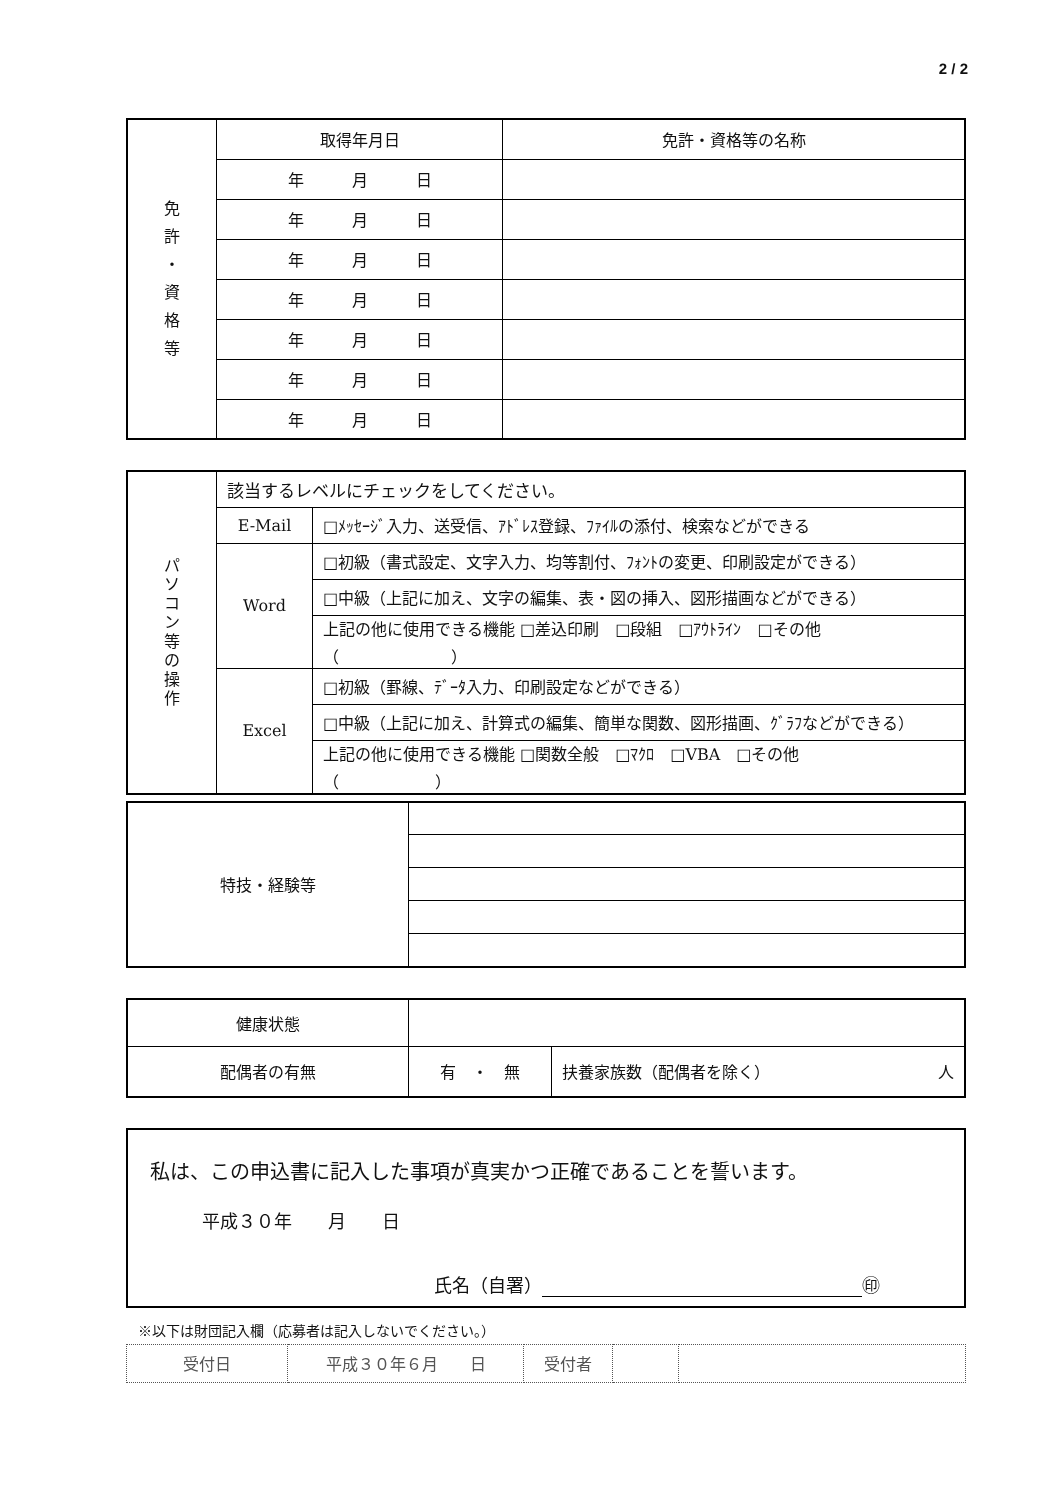2 / 2
| 免 許 ・ 資 格 等 | 取得年月日 | 免許・資格等の名称 |
| | 年 月 日 | |
| | 年 月 日 | |
| | 年 月 日 | |
| | 年 月 日 | |
| | 年 月 日 | |
| | 年 月 日 | |
| | 年 月 日 | |
| パ ソ コ ン 等 の 操 作 | 該当するレベルにチェックをしてください。 | |
| | E-Mail | □ﾒｯｾｰｼﾞ入力、送受信、ｱﾄﾞﾚｽ登録、ﾌｧｲﾙの添付、検索などができる |
| | Word | □初級（書式設定、文字入力、均等割付、ﾌｫﾝﾄの変更、印刷設定ができる） |
| | | □中級（上記に加え、文字の編集、表・図の挿入、図形描画などができる） |
| | | 上記の他に使用できる機能 □差込印刷 □段組 □ｱｳﾄﾗｲﾝ □その他 （ ） |
| | Excel | □初級（罫線、ﾃﾞｰﾀ入力、印刷設定などができる） |
| | | □中級（上記に加え、計算式の編集、簡単な関数、図形描画、ｸﾞﾗﾌなどができる） |
| | | 上記の他に使用できる機能 □関数全般 □ﾏｸﾛ □VBA □その他 （ ） |
| 特技・経験等 | |
| 健康状態 | | |
| 配偶者の有無 | 有 ・ 無 | 扶養家族数（配偶者を除く） 人 |
私は、この申込書に記入した事項が真実かつ正確であることを誓います。
平成３０年　　月　　日
氏名（自署） ㊞
※以下は財団記入欄（応募者は記入しないでください。）
| 受付日 | 平成３０年６月 日 | 受付者 | | |